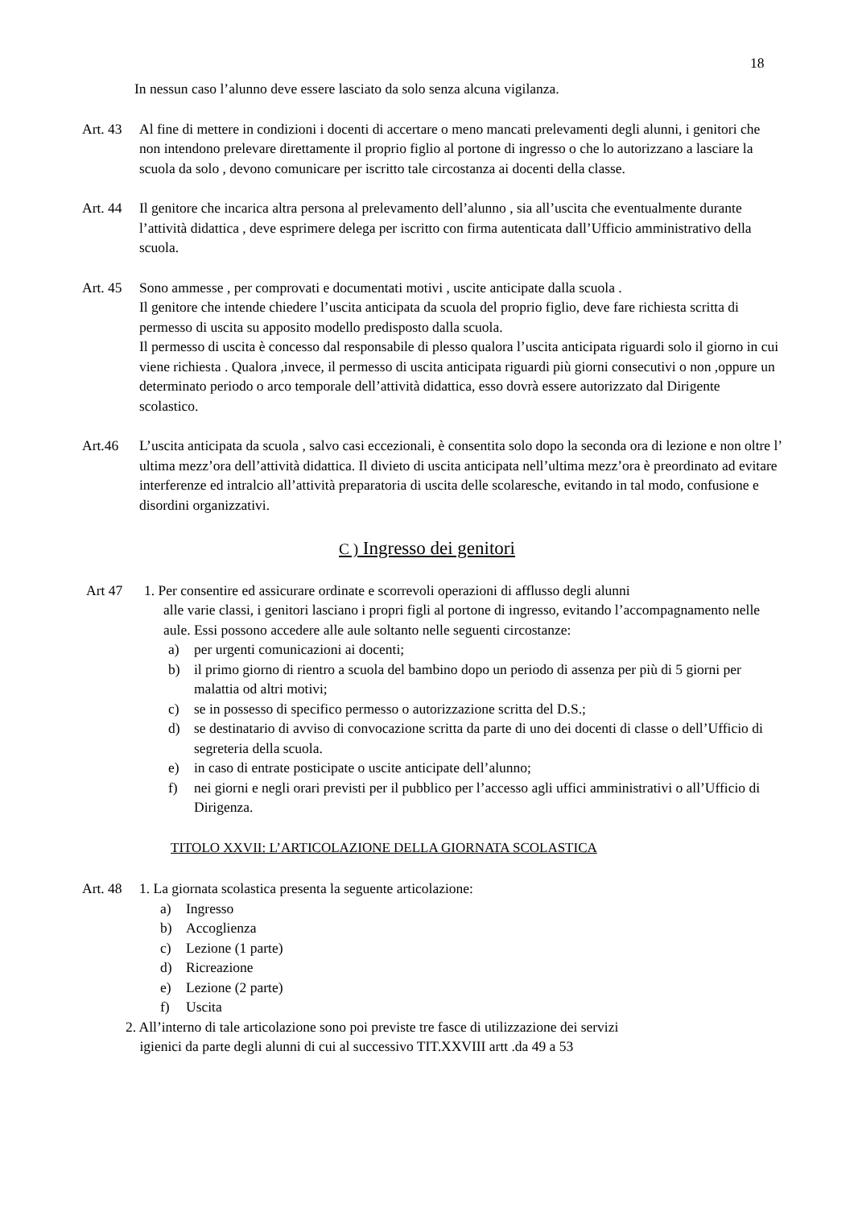18
In nessun caso l’alunno deve essere lasciato da solo senza alcuna vigilanza.
Art. 43
Al fine di mettere in condizioni i docenti di accertare o meno mancati prelevamenti degli alunni, i genitori che non intendono prelevare direttamente il proprio figlio al portone di ingresso o che lo autorizzano a lasciare la scuola da solo , devono comunicare per iscritto tale circostanza ai docenti della classe.
Art. 44
Il genitore che incarica altra persona al prelevamento dell’alunno , sia all’uscita che eventualmente durante l’attività didattica , deve esprimere delega per iscritto con firma autenticata dall’Ufficio amministrativo della scuola.
Art. 45
Sono ammesse , per comprovati e documentati motivi , uscite anticipate dalla scuola .
Il genitore che intende chiedere l’uscita anticipata da scuola del proprio figlio, deve fare richiesta scritta di permesso di uscita su apposito modello predisposto dalla scuola.
Il permesso di uscita è concesso dal responsabile di plesso qualora l’uscita anticipata riguardi solo il giorno in cui viene richiesta . Qualora ,invece, il permesso di uscita anticipata riguardi più giorni consecutivi o non ,oppure un determinato periodo o arco temporale dell’attività didattica, esso dovrà essere autorizzato dal Dirigente scolastico.
Art.46 L’uscita anticipata da scuola , salvo casi eccezionali, è consentita solo dopo la seconda ora di lezione e non oltre l’ ultima mezz’ora dell’attività didattica. Il divieto di uscita anticipata nell’ultima mezz’ora è preordinato ad evitare interferenze ed intralcio all’attività preparatoria di uscita delle scolaresche, evitando in tal modo, confusione e disordini organizzativi.
C ) Ingresso dei genitori
Art 47 1. Per consentire ed assicurare ordinate e scorrevoli operazioni di afflusso degli alunni
alle varie classi, i genitori lasciano i propri figli al portone di ingresso, evitando l’accompagnamento nelle aule. Essi possono accedere alle aule soltanto nelle seguenti circostanze:
a) per urgenti comunicazioni ai docenti;
b) il primo giorno di rientro a scuola del bambino dopo un periodo di assenza per più di 5 giorni per malattia od altri motivi;
c) se in possesso di specifico permesso o autorizzazione scritta del D.S.;
d) se destinatario di avviso di convocazione scritta da parte di uno dei docenti di classe o dell’Ufficio di segreteria della scuola.
e) in caso di entrate posticipate o uscite anticipate dell’alunno;
f) nei giorni e negli orari previsti per il pubblico per l’accesso agli uffici amministrativi o all’Ufficio di Dirigenza.
TITOLO XXVII: L’ARTICOLAZIONE DELLA GIORNATA SCOLASTICA
Art. 48
1. La giornata scolastica presenta la seguente articolazione:
a) Ingresso
b) Accoglienza
c) Lezione (1 parte)
d) Ricreazione
e) Lezione (2 parte)
f) Uscita
2. All’interno di tale articolazione sono poi previste tre fasce di utilizzazione dei servizi
igienici da parte degli alunni di cui al successivo TIT.XXVIII artt .da 49 a 53